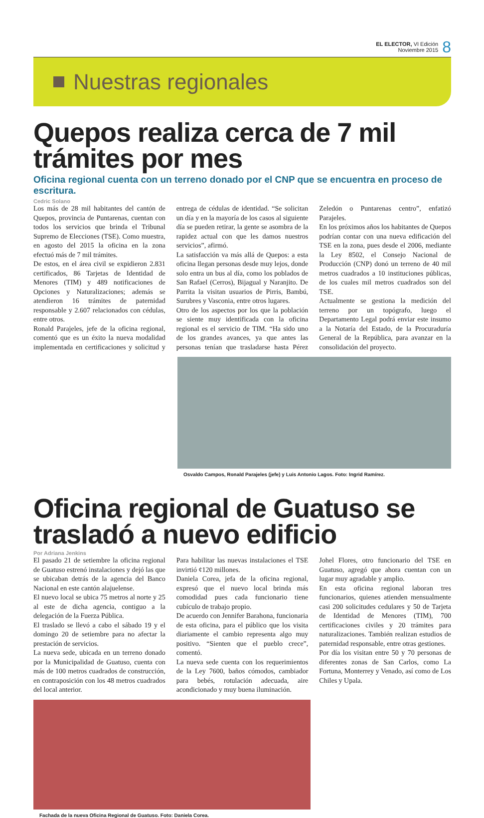EL ELECTOR, VI Edición
Noviembre 2015
8
Nuestras regionales
Quepos realiza cerca de 7 mil trámites por mes
Oficina regional cuenta con un terreno donado por el CNP que se encuentra en proceso de escritura.
Cedric Solano
Los más de 28 mil habitantes del cantón de Quepos, provincia de Puntarenas, cuentan con todos los servicios que brinda el Tribunal Supremo de Elecciones (TSE). Como muestra, en agosto del 2015 la oficina en la zona efectuó más de 7 mil trámites.
De estos, en el área civil se expidieron 2.831 certificados, 86 Tarjetas de Identidad de Menores (TIM) y 489 notificaciones de Opciones y Naturalizaciones; además se atendieron 16 trámites de paternidad responsable y 2.607 relacionados con cédulas, entre otros.
Ronald Parajeles, jefe de la oficina regional, comentó que es un éxito la nueva modalidad implementada en certificaciones y solicitud y entrega de cédulas de identidad. “Se solicitan un día y en la mayoría de los casos al siguiente día se pueden retirar, la gente se asombra de la rapidez actual con que les damos nuestros servicios”, afirmó.
La satisfacción va más allá de Quepos: a esta oficina llegan personas desde muy lejos, donde solo entra un bus al día, como los poblados de San Rafael (Cerros), Bijagual y Naranjito. De Parrita la visitan usuarios de Pirris, Bambú, Surubres y Vasconia, entre otros lugares.
Otro de los aspectos por los que la población se siente muy identificada con la oficina regional es el servicio de TIM. “Ha sido uno de los grandes avances, ya que antes las personas tenían que trasladarse hasta Pérez Zeledón o Puntarenas centro”, enfatizó Parajeles.
En los próximos años los habitantes de Quepos podrían contar con una nueva edificación del TSE en la zona, pues desde el 2006, mediante la Ley 8502, el Consejo Nacional de Producción (CNP) donó un terreno de 40 mil metros cuadrados a 10 instituciones públicas, de los cuales mil metros cuadrados son del TSE.
Actualmente se gestiona la medición del terreno por un topógrafo, luego el Departamento Legal podrá enviar este insumo a la Notaría del Estado, de la Procuraduría General de la República, para avanzar en la consolidación del proyecto.
Osvaldo Campos, Ronald Parajeles (jefe) y Luis Antonio Lagos. Foto: Ingrid Ramírez.
Oficina regional de Guatuso se trasladó a nuevo edificio
Por Adriana Jenkins
El pasado 21 de setiembre la oficina regional de Guatuso estrenó instalaciones y dejó las que se ubicaban detrás de la agencia del Banco Nacional en este cantón alajuelense.
El nuevo local se ubica 75 metros al norte y 25 al este de dicha agencia, contiguo a la delegación de la Fuerza Pública.
El traslado se llevó a cabo el sábado 19 y el domingo 20 de setiembre para no afectar la prestación de servicios.
La nueva sede, ubicada en un terreno donado por la Municipalidad de Guatuso, cuenta con más de 100 metros cuadrados de construcción, en contraposición con los 48 metros cuadrados del local anterior.
Para habilitar las nuevas instalaciones el TSE invirtió ¢120 millones.
Daniela Corea, jefa de la oficina regional, expresó que el nuevo local brinda más comodidad pues cada funcionario tiene cubículo de trabajo propio.
De acuerdo con Jennifer Barahona, funcionaria de esta oficina, para el público que los visita diariamente el cambio representa algo muy positivo. “Sienten que el pueblo crece”, comentó.
La nueva sede cuenta con los requerimientos de la Ley 7600, baños cómodos, cambiador para bebés, rotulación adecuada, aire acondicionado y muy buena iluminación.
Johel Flores, otro funcionario del TSE en Guatuso, agregó que ahora cuentan con un lugar muy agradable y amplio.
En esta oficina regional laboran tres funcionarios, quienes atienden mensualmente casi 200 solicitudes cedulares y 50 de Tarjeta de Identidad de Menores (TIM), 700 certificaciones civiles y 20 trámites para naturalizaciones. También realizan estudios de paternidad responsable, entre otras gestiones.
Por día los visitan entre 50 y 70 personas de diferentes zonas de San Carlos, como La Fortuna, Monterrey y Venado, así como de Los Chiles y Upala.
Fachada de la nueva Oficina Regional de Guatuso. Foto: Daniela Corea.